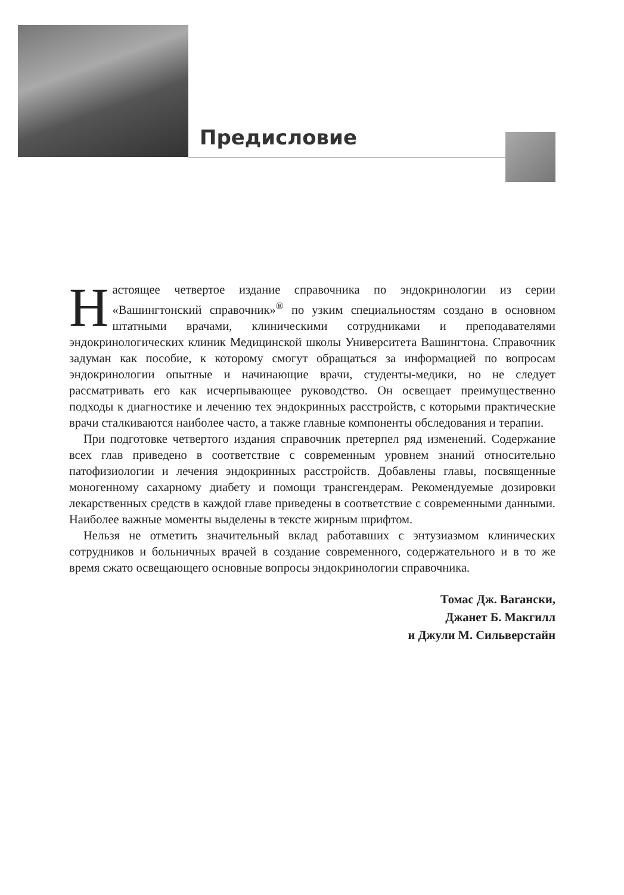Предисловие
Настоящее четвертое издание справочника по эндокринологии из серии «Вашингтонский справочник»<sup>®</sup> по узким специальностям создано в основном штатными врачами, клиническими сотрудниками и преподавателями эндокринологических клиник Медицинской школы Университета Вашингтона. Справочник задуман как пособие, к которому смогут обращаться за информацией по вопросам эндокринологии опытные и начинающие врачи, студенты-медики, но не следует рассматривать его как исчерпывающее руководство. Он освещает преимущественно подходы к диагностике и лечению тех эндокринных расстройств, с которыми практические врачи сталкиваются наиболее часто, а также главные компоненты обследования и терапии.
При подготовке четвертого издания справочник претерпел ряд изменений. Содержание всех глав приведено в соответствие с современным уровнем знаний относительно патофизиологии и лечения эндокринных расстройств. Добавлены главы, посвященные моногенному сахарному диабету и помощи трансгендерам. Рекомендуемые дозировки лекарственных средств в каждой главе приведены в соответствие с современными данными. Наиболее важные моменты выделены в тексте жирным шрифтом.
Нельзя не отметить значительный вклад работавших с энтузиазмом клинических сотрудников и больничных врачей в создание современного, содержательного и в то же время сжато освещающего основные вопросы эндокринологии справочника.
Томас Дж. Barански,
Джанет Б. Макгилл
и Джули М. Сильверстайн